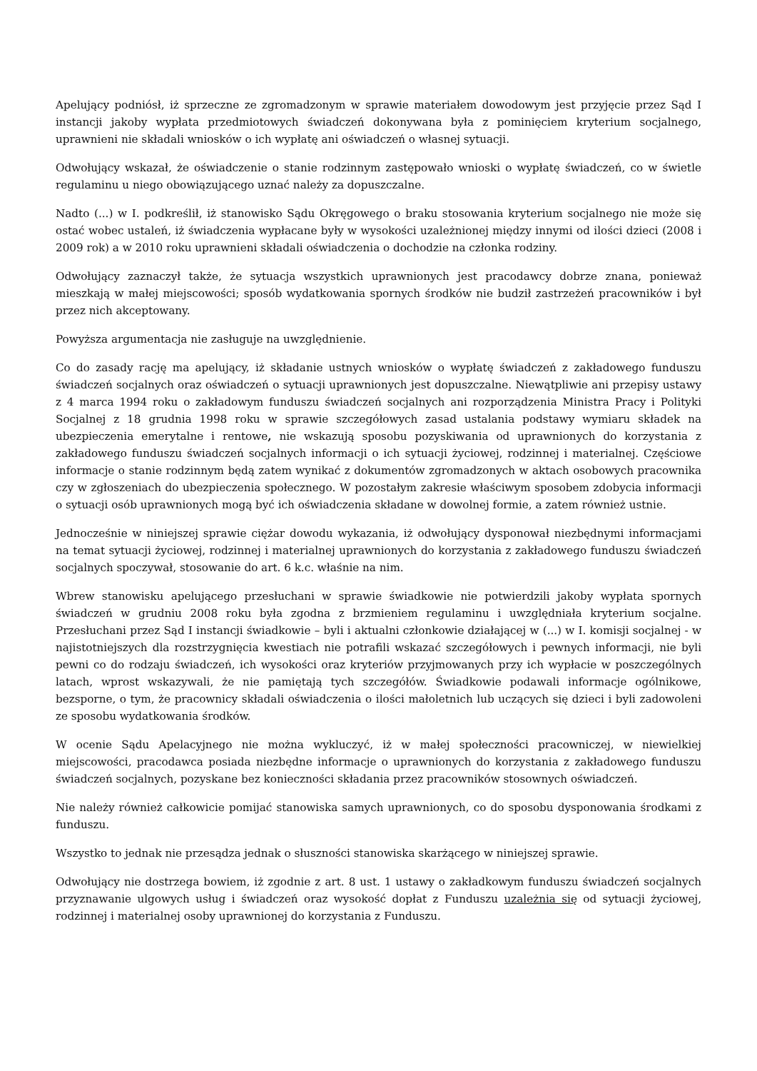Apelujący podniósł, iż sprzeczne ze zgromadzonym w sprawie materiałem dowodowym jest przyjęcie przez Sąd I instancji jakoby wypłata przedmiotowych świadczeń dokonywana była z pominięciem kryterium socjalnego, uprawnieni nie składali wniosków o ich wypłatę ani oświadczeń o własnej sytuacji.
Odwołujący wskazał, że oświadczenie o stanie rodzinnym zastępowało wnioski o wypłatę świadczeń, co w świetle regulaminu u niego obowiązującego uznać należy za dopuszczalne.
Nadto (...) w I. podkreślił, iż stanowisko Sądu Okręgowego o braku stosowania kryterium socjalnego nie może się ostać wobec ustaleń, iż świadczenia wypłacane były w wysokości uzależnionej między innymi od ilości dzieci (2008 i 2009 rok) a w 2010 roku uprawnieni składali oświadczenia o dochodzie na członka rodziny.
Odwołujący zaznaczył także, że sytuacja wszystkich uprawnionych jest pracodawcy dobrze znana, ponieważ mieszkają w małej miejscowości; sposób wydatkowania spornych środków nie budził zastrzeżeń pracowników i był przez nich akceptowany.
Powyższa argumentacja nie zasługuje na uwzględnienie.
Co do zasady rację ma apelujący, iż składanie ustnych wniosków o wypłatę świadczeń z zakładowego funduszu świadczeń socjalnych oraz oświadczeń o sytuacji uprawnionych jest dopuszczalne. Niewątpliwie ani przepisy ustawy z 4 marca 1994 roku o zakładowym funduszu świadczeń socjalnych ani rozporządzenia Ministra Pracy i Polityki Socjalnej z 18 grudnia 1998 roku w sprawie szczegółowych zasad ustalania podstawy wymiaru składek na ubezpieczenia emerytalne i rentowe, nie wskazują sposobu pozyskiwania od uprawnionych do korzystania z zakładowego funduszu świadczeń socjalnych informacji o ich sytuacji życiowej, rodzinnej i materialnej. Częściowe informacje o stanie rodzinnym będą zatem wynikać z dokumentów zgromadzonych w aktach osobowych pracownika czy w zgłoszeniach do ubezpieczenia społecznego. W pozostałym zakresie właściwym sposobem zdobycia informacji o sytuacji osób uprawnionych mogą być ich oświadczenia składane w dowolnej formie, a zatem również ustnie.
Jednocześnie w niniejszej sprawie ciężar dowodu wykazania, iż odwołujący dysponował niezbędnymi informacjami na temat sytuacji życiowej, rodzinnej i materialnej uprawnionych do korzystania z zakładowego funduszu świadczeń socjalnych spoczywał, stosowanie do art. 6 k.c. właśnie na nim.
Wbrew stanowisku apelującego przesłuchani w sprawie świadkowie nie potwierdzili jakoby wypłata spornych świadczeń w grudniu 2008 roku była zgodna z brzmieniem regulaminu i uwzględniała kryterium socjalne. Przesłuchani przez Sąd I instancji świadkowie – byli i aktualni członkowie działającej w (...) w I. komisji socjalnej - w najistotniejszych dla rozstrzygnięcia kwestiach nie potrafili wskazać szczegółowych i pewnych informacji, nie byli pewni co do rodzaju świadczeń, ich wysokości oraz kryteriów przyjmowanych przy ich wypłacie w poszczególnych latach, wprost wskazywali, że nie pamiętają tych szczegółów. Świadkowie podawali informacje ogólnikowe, bezsporne, o tym, że pracownicy składali oświadczenia o ilości małoletnich lub uczących się dzieci i byli zadowoleni ze sposobu wydatkowania środków.
W ocenie Sądu Apelacyjnego nie można wykluczyć, iż w małej społeczności pracowniczej, w niewielkiej miejscowości, pracodawca posiada niezbędne informacje o uprawnionych do korzystania z zakładowego funduszu świadczeń socjalnych, pozyskane bez konieczności składania przez pracowników stosownych oświadczeń.
Nie należy również całkowicie pomijać stanowiska samych uprawnionych, co do sposobu dysponowania środkami z funduszu.
Wszystko to jednak nie przesądza jednak o słuszności stanowiska skarżącego w niniejszej sprawie.
Odwołujący nie dostrzega bowiem, iż zgodnie z art. 8 ust. 1 ustawy o zakładkowym funduszu świadczeń socjalnych przyznawanie ulgowych usług i świadczeń oraz wysokość dopłat z Funduszu uzależnia się od sytuacji życiowej, rodzinnej i materialnej osoby uprawnionej do korzystania z Funduszu.